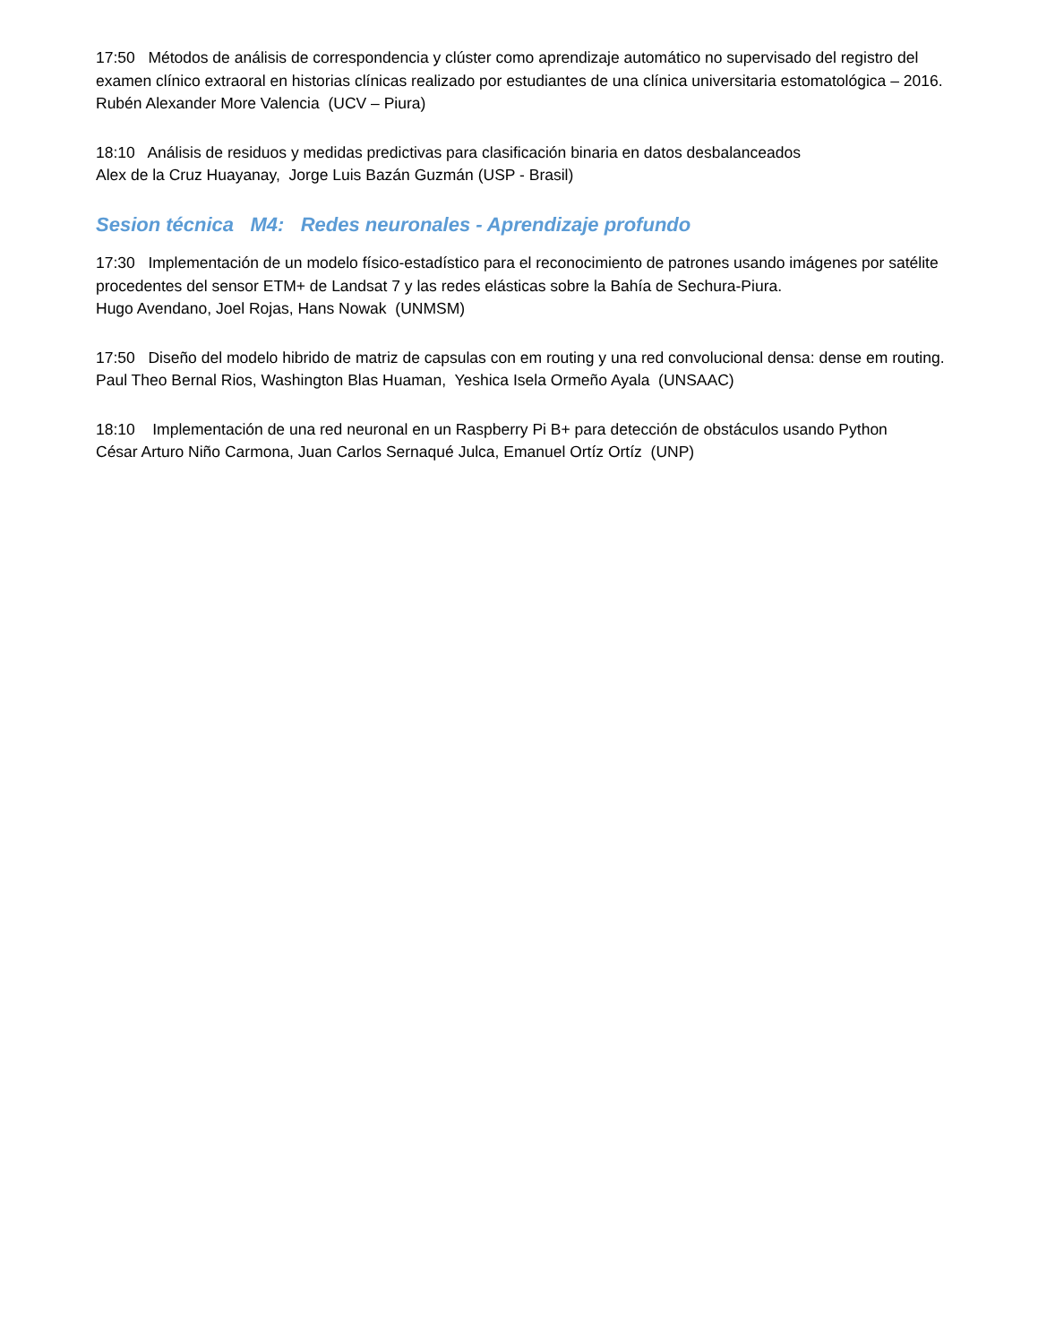17:50 Métodos de análisis de correspondencia y clúster como aprendizaje automático no supervisado del registro del examen clínico extraoral en historias clínicas realizado por estudiantes de una clínica universitaria estomatológica – 2016.
Rubén Alexander More Valencia (UCV – Piura)
18:10 Análisis de residuos y medidas predictivas para clasificación binaria en datos desbalanceados
Alex de la Cruz Huayanay, Jorge Luis Bazán Guzmán (USP - Brasil)
Sesion técnica M4: Redes neuronales - Aprendizaje profundo
17:30 Implementación de un modelo físico-estadístico para el reconocimiento de patrones usando imágenes por satélite procedentes del sensor ETM+ de Landsat 7 y las redes elásticas sobre la Bahía de Sechura-Piura.
Hugo Avendano, Joel Rojas, Hans Nowak (UNMSM)
17:50 Diseño del modelo hibrido de matriz de capsulas con em routing y una red convolucional densa: dense em routing.
Paul Theo Bernal Rios, Washington Blas Huaman, Yeshica Isela Ormeño Ayala (UNSAAC)
18:10 Implementación de una red neuronal en un Raspberry Pi B+ para detección de obstáculos usando Python
César Arturo Niño Carmona, Juan Carlos Sernaqué Julca, Emanuel Ortíz Ortíz (UNP)